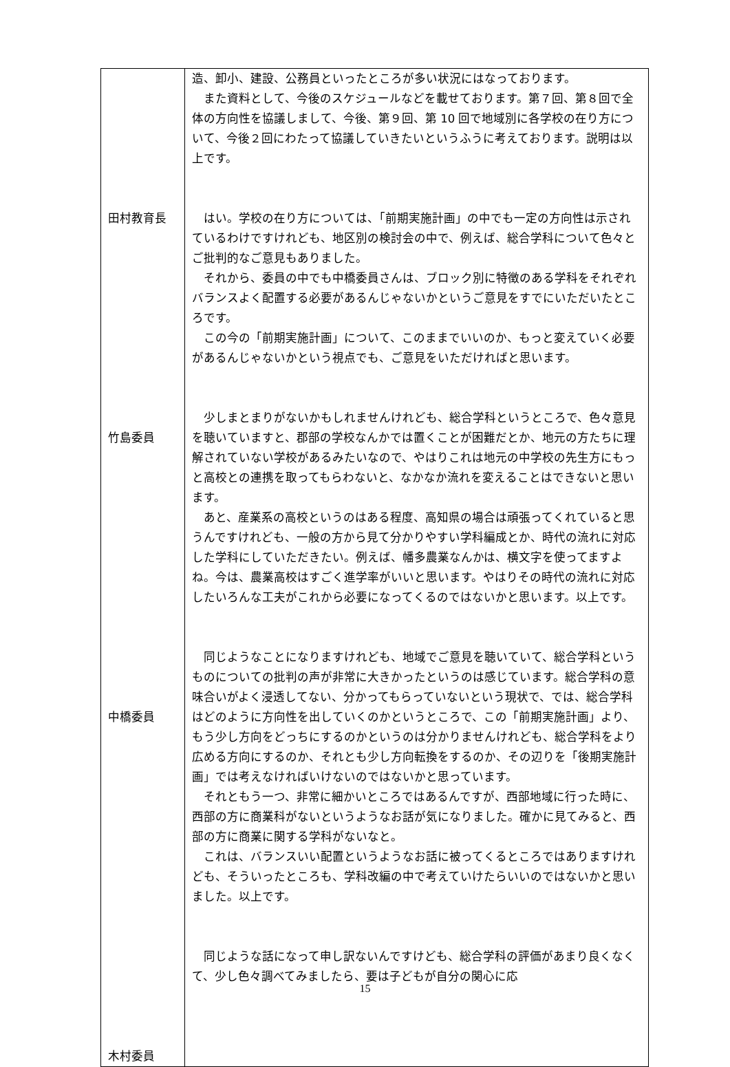| 田村教育長 竹島委員 中橋委員 木村委員 | 造、卸小、建設、公務員といったところが多い状況にはなっております。 また資料として、今後のスケジュールなどを載せております。第７回、第８回で全体の方向性を協議しまして、今後、第９回、第 10 回で地域別に各学校の在り方について、今後２回にわたって協議していきたいというふうに考えております。説明は以上です。 はい。学校の在り方については、「前期実施計画」の中でも一定の方向性は示されているわけですけれども、地区別の検討会の中で、例えば、総合学科について色々とご批判的なご意見もありました。 それから、委員の中でも中橋委員さんは、ブロック別に特徴のある学科をそれぞれバランスよく配置する必要があるんじゃないかというご意見をすでにいただいたところです。 この今の「前期実施計画」について、このままでいいのか、もっと変えていく必要があるんじゃないかという視点でも、ご意見をいただければと思います。 少しまとまりがないかもしれませんけれども、総合学科というところで、色々意見を聴いていますと、郡部の学校なんかでは置くことが困難だとか、地元の方たちに理解されていない学校があるみたいなので、やはりこれは地元の中学校の先生方にもっと高校との連携を取ってもらわないと、なかなか流れを変えることはできないと思います。 あと、産業系の高校というのはある程度、高知県の場合は頑張ってくれていると思うんですけれども、一般の方から見て分かりやすい学科編成とか、時代の流れに対応した学科にしていただきたい。例えば、幡多農業なんかは、横文字を使ってますよね。今は、農業高校はすごく進学率がいいと思います。やはりその時代の流れに対応したいろんな工夫がこれから必要になってくるのではないかと思います。以上です。 同じようなことになりますけれども、地域でご意見を聴いていて、総合学科というものについての批判の声が非常に大きかったというのは感じています。総合学科の意味合いがよく浸透してない、分かってもらっていないという現状で、では、総合学科はどのように方向性を出していくのかというところで、この「前期実施計画」より、もう少し方向をどっちにするのかというのは分かりませんけれども、総合学科をより広める方向にするのか、それとも少し方向転換をするのか、その辺りを「後期実施計画」では考えなければいけないのではないかと思っています。 それともう一つ、非常に細かいところではあるんですが、西部地域に行った時に、西部の方に商業科がないというようなお話が気になりました。確かに見てみると、西部の方に商業に関する学科がないなと。 これは、バランスいい配置というようなお話に被ってくるところではありますけれども、そういったところも、学科改編の中で考えていけたらいいのではないかと思いました。以上です。 同じような話になって申し訳ないんですけども、総合学科の評価があまり良くなくて、少し色々調べてみましたら、要は子どもが自分の関心に応 |
15